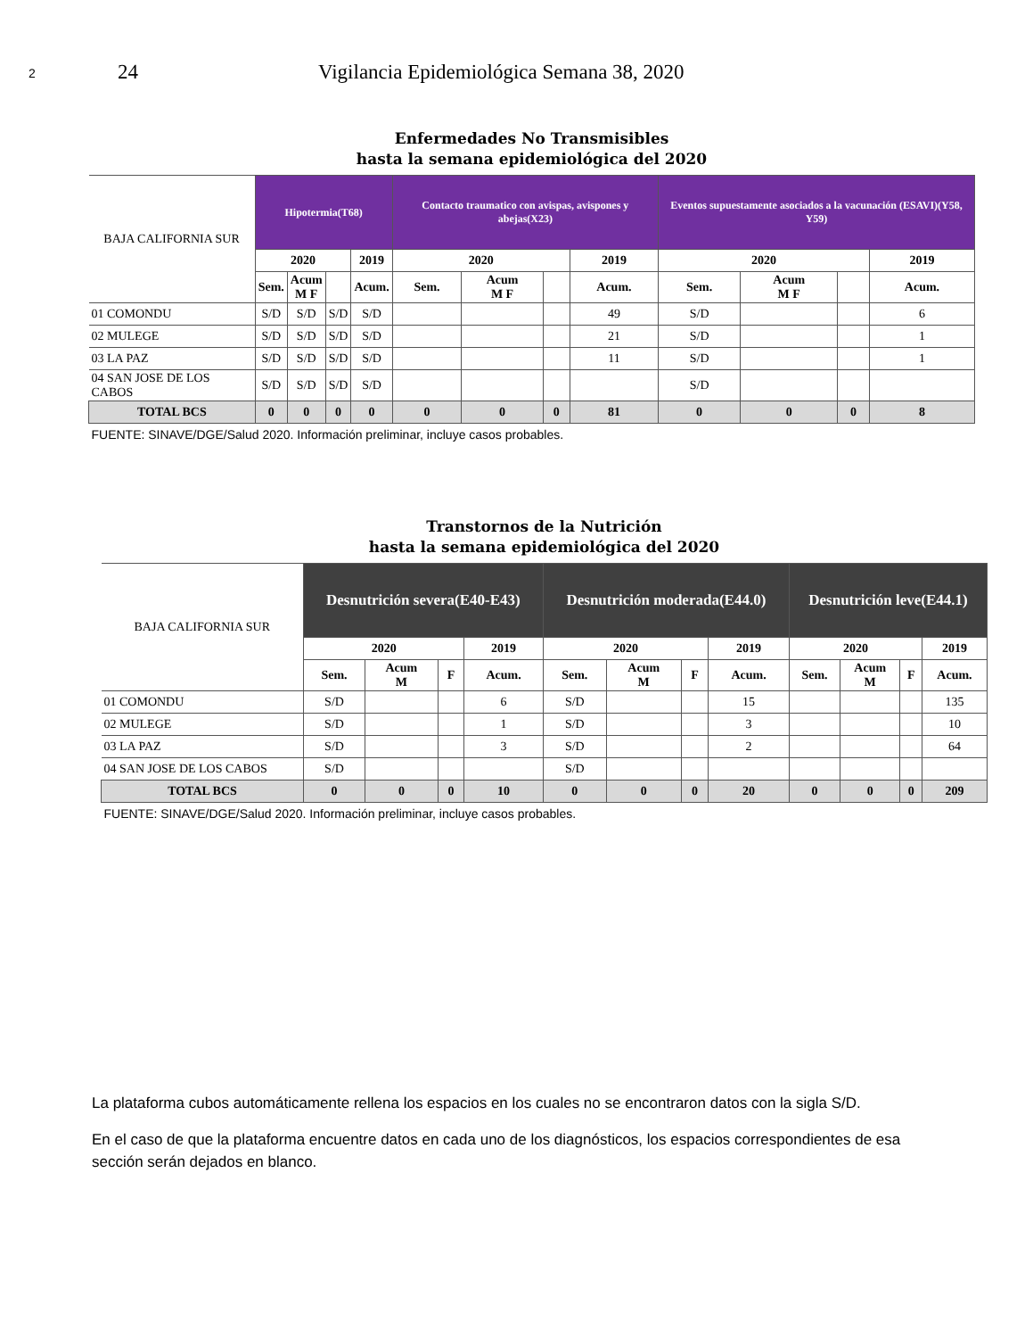2 24 Vigilancia Epidemiológica Semana 38, 2020
Enfermedades No Transmisibles
hasta la semana epidemiológica del 2020
| BAJA CALIFORNIA SUR | Hipotermia(T68) | | | | Contacto traumatico con avispas, avispones y abejas(X23) | | | | Eventos supuestamente asociados a la vacunación (ESAVI)(Y58, Y59) | | | |
| --- | --- | --- | --- | --- | --- | --- | --- | --- | --- | --- | --- | --- |
| | 2020 | | | 2019 | 2020 | | | 2019 | 2020 | | | 2019 |
| | Sem. | Acum M F | | Acum. | Sem. | Acum M F | | Acum. | Sem. | Acum M F | | Acum. |
| 01 COMONDU | S/D | S/D | S/D | S/D | | | | 49 | S/D | | | 6 |
| 02 MULEGE | S/D | S/D | S/D | S/D | | | | 21 | S/D | | | 1 |
| 03 LA PAZ | S/D | S/D | S/D | S/D | | | | 11 | S/D | | | 1 |
| 04 SAN JOSE DE LOS CABOS | S/D | S/D | S/D | S/D | | | | | S/D | | | |
| TOTAL BCS | 0 | 0 | 0 | 0 | 0 | 0 | 0 | 81 | 0 | 0 | 0 | 8 |
| FUENTE: SINAVE/DGE/Salud 2020. Información preliminar, incluye casos probables. | | | | | | | | | | | | |
Transtornos de la Nutrición
hasta la semana epidemiológica del 2020
| BAJA CALIFORNIA SUR | Desnutrición severa(E40-E43) | | | | Desnutrición moderada(E44.0) | | | | Desnutrición leve(E44.1) | | | |
| --- | --- | --- | --- | --- | --- | --- | --- | --- | --- | --- | --- | --- |
| | 2020 | | | 2019 | 2020 | | | 2019 | 2020 | | | 2019 |
| | Sem. | Acum M | F | Acum. | Sem. | Acum M | F | Acum. | Sem. | Acum M | F | Acum. |
| 01 COMONDU | S/D | | | 6 | S/D | | | 15 | | | | 135 |
| 02 MULEGE | S/D | | | 1 | S/D | | | 3 | | | | 10 |
| 03 LA PAZ | S/D | | | 3 | S/D | | | 2 | | | | 64 |
| 04 SAN JOSE DE LOS CABOS | S/D | | | | S/D | | | | | | | |
| TOTAL BCS | 0 | 0 | 0 | 10 | 0 | 0 | 0 | 20 | 0 | 0 | 0 | 209 |
| FUENTE: SINAVE/DGE/Salud 2020. Información preliminar, incluye casos probables. | | | | | | | | | | | | |
La plataforma cubos automáticamente rellena los espacios en los cuales no se encontraron datos con la sigla S/D.
En el caso de que la plataforma encuentre datos en cada uno de los diagnósticos, los espacios correspondientes de esa sección serán dejados en blanco.